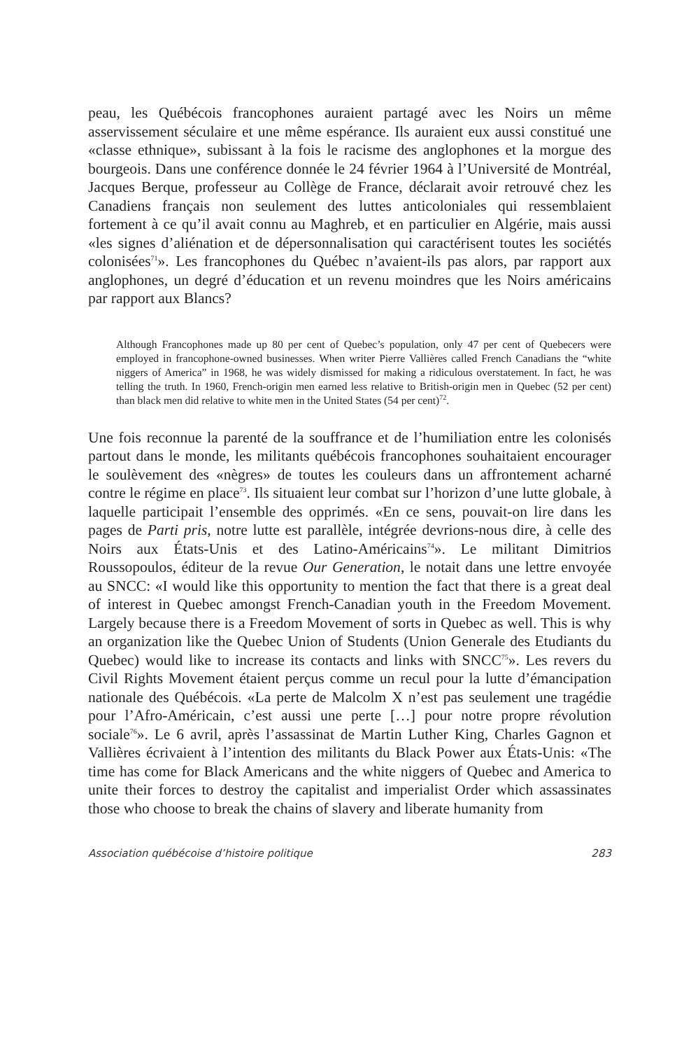peau, les Québécois francophones auraient partagé avec les Noirs un même asservissement séculaire et une même espérance. Ils auraient eux aussi constitué une «classe ethnique», subissant à la fois le racisme des anglophones et la morgue des bourgeois. Dans une conférence donnée le 24 février 1964 à l’Université de Montréal, Jacques Berque, professeur au Collège de France, déclarait avoir retrouvé chez les Canadiens français non seulement des luttes anticoloniales qui ressemblaient fortement à ce qu’il avait connu au Maghreb, et en particulier en Algérie, mais aussi «les signes d’aliénation et de dépersonnalisation qui caractérisent toutes les sociétés colonisées<sup>71</sup>». Les francophones du Québec n’avaient-ils pas alors, par rapport aux anglophones, un degré d’éducation et un revenu moindres que les Noirs américains par rapport aux Blancs?
Although Francophones made up 80 per cent of Quebec’s population, only 47 per cent of Quebecers were employed in francophone-owned businesses. When writer Pierre Vallières called French Canadians the “white niggers of America” in 1968, he was widely dismissed for making a ridiculous overstatement. In fact, he was telling the truth. In 1960, French-origin men earned less relative to British-origin men in Quebec (52 per cent) than black men did relative to white men in the United States (54 per cent)<sup>72</sup>.
Une fois reconnue la parenté de la souffrance et de l’humiliation entre les colonisés partout dans le monde, les militants québécois francophones souhaitaient encourager le soulèvement des «nègres» de toutes les couleurs dans un affrontement acharné contre le régime en place<sup>73</sup>. Ils situaient leur combat sur l’horizon d’une lutte globale, à laquelle participait l’ensemble des opprimés. «En ce sens, pouvait-on lire dans les pages de Parti pris, notre lutte est parallèle, intégrée devrions-nous dire, à celle des Noirs aux États-Unis et des Latino-Américains<sup>74</sup>». Le militant Dimitrios Roussopoulos, éditeur de la revue Our Generation, le notait dans une lettre envoyée au SNCC: «I would like this opportunity to mention the fact that there is a great deal of interest in Quebec amongst French-Canadian youth in the Freedom Movement. Largely because there is a Freedom Movement of sorts in Quebec as well. This is why an organization like the Quebec Union of Students (Union Generale des Etudiants du Quebec) would like to increase its contacts and links with SNCC<sup>75</sup>». Les revers du Civil Rights Movement étaient perçus comme un recul pour la lutte d’émancipation nationale des Québécois. «La perte de Malcolm X n’est pas seulement une tragédie pour l’Afro-Américain, c’est aussi une perte […] pour notre propre révolution sociale<sup>76</sup>». Le 6 avril, après l’assassinat de Martin Luther King, Charles Gagnon et Vallières écrivaient à l’intention des militants du Black Power aux États-Unis: «The time has come for Black Americans and the white niggers of Quebec and America to unite their forces to destroy the capitalist and imperialist Order which assassinates those who choose to break the chains of slavery and liberate humanity from
Association québécoise d’histoire politique 283